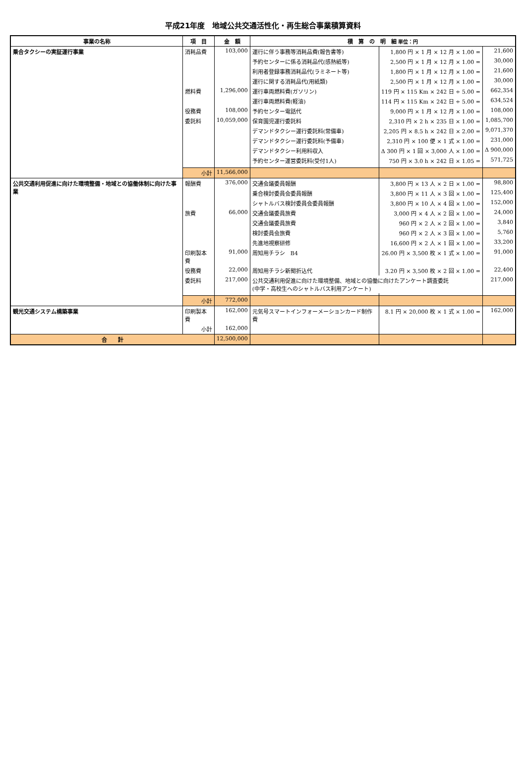平成21年度　地域公共交通活性化・再生総合事業積算資料
| 事業の名称 | 項 目 | 金 額 | 積 算 の 明 細 単位：円 | | |
| --- | --- | --- | --- | --- | --- |
| 乗合タクシーの実証運行事業 | 消耗品費 | 103,000 | 運行に伴う事務等消耗品費(報告書等) | 1,800 円 × 1 月 × 12 月 × 1.00 = | 21,600 |
| | | | 予約センターに係る消耗品代(感熱紙等) | 2,500 円 × 1 月 × 12 月 × 1.00 = | 30,000 |
| | | | 利用者登録事務消耗品代(ラミネート等) | 1,800 円 × 1 月 × 12 月 × 1.00 = | 21,600 |
| | | | 運行に関する消耗品代(用紙類) | 2,500 円 × 1 月 × 12 月 × 1.00 = | 30,000 |
| | 燃料費 | 1,296,000 | 運行車両燃料費(ガソリン) | 119 円 × 115 Km × 242 日 ÷ 5.00 = | 662,354 |
| | | | 運行車両燃料費(軽油) | 114 円 × 115 Km × 242 日 ÷ 5.00 = | 634,524 |
| | 役務費 | 108,000 | 予約センター電話代 | 9,000 円 × 1 月 × 12 月 × 1.00 = | 108,000 |
| | 委託料 | 10,059,000 | 保育園児運行委託料 | 2,310 円 × 2 h × 235 日 × 1.00 = | 1,085,700 |
| | | | デマンドタクシー運行委託料(常備車) | 2,205 円 × 8.5 h × 242 日 × 2.00 = | 9,071,370 |
| | | | デマンドタクシー運行委託料(予備車) | 2,310 円 × 100 便 × 1 式 × 1.00 = | 231,000 |
| | | | デマンドタクシー利用料収入 | Δ 300 円 × 1 回 × 3,000 人 × 1.00 = | Δ 900,000 |
| | | | 予約センター運営委託料(受付1人) | 750 円 × 3.0 h × 242 日 × 1.05 = | 571,725 |
| | 小計 | 11,566,000 | | | |
| 公共交通利用促進に向けた環境整備・地域との協働体制に向けた事業 | 報酬費 | 376,000 | 交通会議委員報酬 | 3,800 円 × 13 人 × 2 日 × 1.00 = | 98,800 |
| | | | 乗合検討委員会委員報酬 | 3,800 円 × 11 人 × 3 回 × 1.00 = | 125,400 |
| | | | シャトルバス検討委員会委員報酬 | 3,800 円 × 10 人 × 4 回 × 1.00 = | 152,000 |
| | 旅費 | 66,000 | 交通会議委員旅費 | 3,000 円 × 4 人 × 2 回 × 1.00 = | 24,000 |
| | | | 交通会議委員旅費 | 960 円 × 2 人 × 2 回 × 1.00 = | 3,840 |
| | | | 検討委員会旅費 | 960 円 × 2 人 × 3 回 × 1.00 = | 5,760 |
| | | | 先進地視察研修 | 16,600 円 × 2 人 × 1 回 × 1.00 = | 33,200 |
| | 印刷製本費 | 91,000 | 周知用チラシ B4 | 26.00 円 × 3,500 枚 × 1 式 × 1.00 = | 91,000 |
| | 役務費 | 22,000 | 周知用チラシ新聞折込代 | 3.20 円 × 3,500 枚 × 2 回 × 1.00 = | 22,400 |
| | 委託料 | 217,000 | 公共交通利用促進に向けた環境整備、地域との協働に向けたアンケート調査委託 (中学・高校生へのシャトルバス利用アンケート) | | 217,000 |
| | 小計 | 772,000 | | | |
| 観光交通システム構築事業 | 印刷製本費 | 162,000 | 元気号スマートインフォーメーションカード制作費 | 8.1 円 × 20,000 枚 × 1 式 × 1.00 = | 162,000 |
| | 小計 | 162,000 | | | |
| 合 計 | | 12,500,000 | | | |